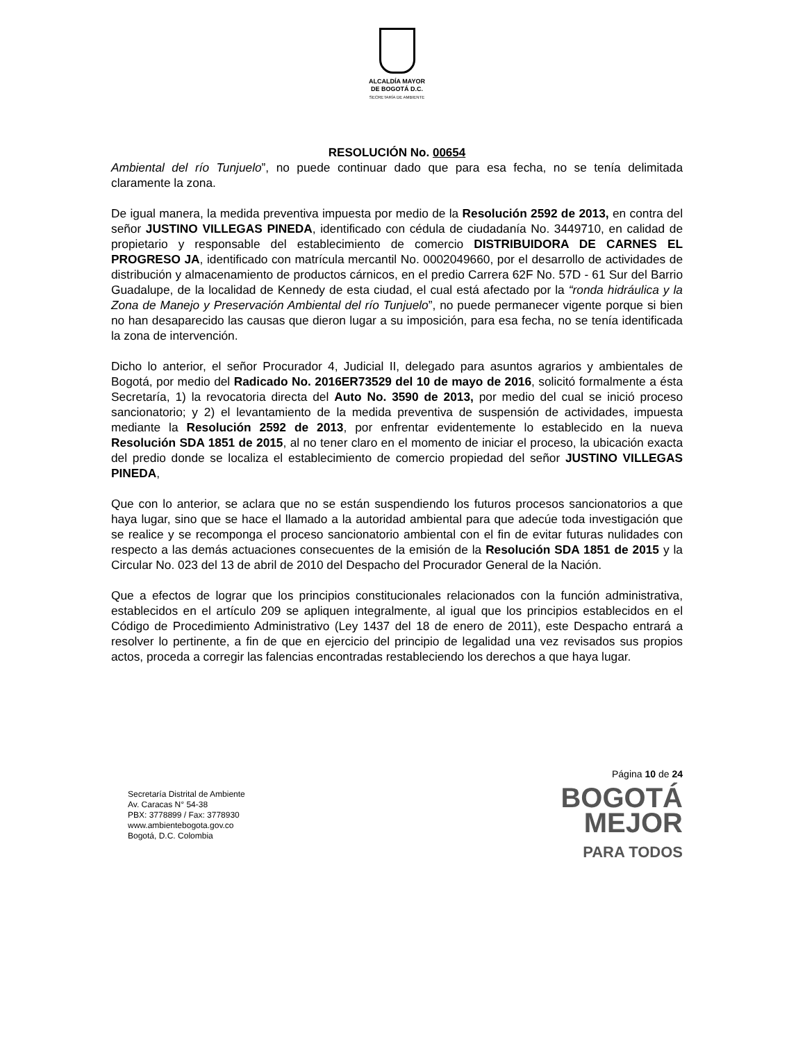ALCALDÍA MAYOR
DE BOGOTÁ D.C.
SECRETARÍA DE AMBIENTE
RESOLUCIÓN No. 00654
Ambiental del río Tunjuelo”, no puede continuar dado que para esa fecha, no se tenía delimitada claramente la zona.
De igual manera, la medida preventiva impuesta por medio de la Resolución 2592 de 2013, en contra del señor JUSTINO VILLEGAS PINEDA, identificado con cédula de ciudadanía No. 3449710, en calidad de propietario y responsable del establecimiento de comercio DISTRIBUIDORA DE CARNES EL PROGRESO JA, identificado con matrícula mercantil No. 0002049660, por el desarrollo de actividades de distribución y almacenamiento de productos cárnicos, en el predio Carrera 62F No. 57D - 61 Sur del Barrio Guadalupe, de la localidad de Kennedy de esta ciudad, el cual está afectado por la “ronda hidráulica y la Zona de Manejo y Preservación Ambiental del río Tunjuelo”, no puede permanecer vigente porque si bien no han desaparecido las causas que dieron lugar a su imposición, para esa fecha, no se tenía identificada la zona de intervención.
Dicho lo anterior, el señor Procurador 4, Judicial II, delegado para asuntos agrarios y ambientales de Bogotá, por medio del Radicado No. 2016ER73529 del 10 de mayo de 2016, solicitó formalmente a ésta Secretaría, 1) la revocatoria directa del Auto No. 3590 de 2013, por medio del cual se inició proceso sancionatorio; y 2) el levantamiento de la medida preventiva de suspensión de actividades, impuesta mediante la Resolución 2592 de 2013, por enfrentar evidentemente lo establecido en la nueva Resolución SDA 1851 de 2015, al no tener claro en el momento de iniciar el proceso, la ubicación exacta del predio donde se localiza el establecimiento de comercio propiedad del señor JUSTINO VILLEGAS PINEDA,
Que con lo anterior, se aclara que no se están suspendiendo los futuros procesos sancionatorios a que haya lugar, sino que se hace el llamado a la autoridad ambiental para que adecúe toda investigación que se realice y se recomponga el proceso sancionatorio ambiental con el fin de evitar futuras nulidades con respecto a las demás actuaciones consecuentes de la emisión de la Resolución SDA 1851 de 2015 y la Circular No. 023 del 13 de abril de 2010 del Despacho del Procurador General de la Nación.
Que a efectos de lograr que los principios constitucionales relacionados con la función administrativa, establecidos en el artículo 209 se apliquen integralmente, al igual que los principios establecidos en el Código de Procedimiento Administrativo (Ley 1437 del 18 de enero de 2011), este Despacho entrará a resolver lo pertinente, a fin de que en ejercicio del principio de legalidad una vez revisados sus propios actos, proceda a corregir las falencias encontradas restableciendo los derechos a que haya lugar.
Secretaría Distrital de Ambiente
Av. Caracas N° 54-38
PBX: 3778899 / Fax: 3778930
www.ambientebogota.gov.co
Bogotá, D.C. Colombia
Página 10 de 24
BOGOTÁ
MEJOR
PARA TODOS